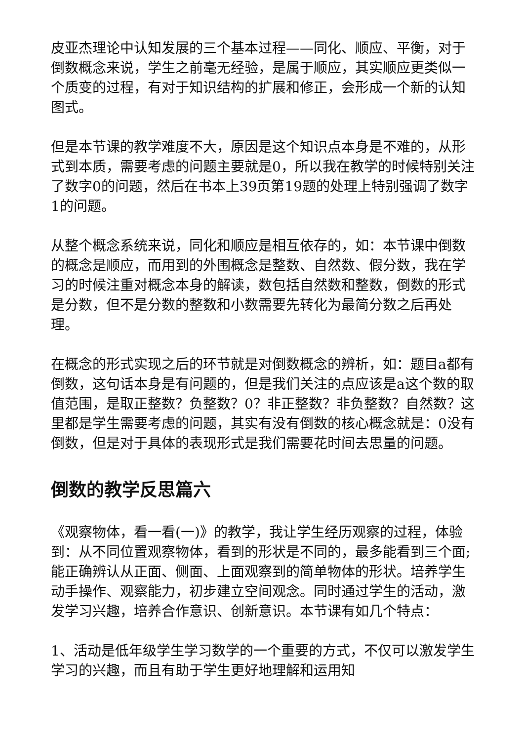皮亚杰理论中认知发展的三个基本过程——同化、顺应、平衡，对于倒数概念来说，学生之前毫无经验，是属于顺应，其实顺应更类似一个质变的过程，有对于知识结构的扩展和修正，会形成一个新的认知图式。
但是本节课的教学难度不大，原因是这个知识点本身是不难的，从形式到本质，需要考虑的问题主要就是0，所以我在教学的时候特别关注了数字0的问题，然后在书本上39页第19题的处理上特别强调了数字1的问题。
从整个概念系统来说，同化和顺应是相互依存的，如：本节课中倒数的概念是顺应，而用到的外围概念是整数、自然数、假分数，我在学习的时候注重对概念本身的解读，数包括自然数和整数，倒数的形式是分数，但不是分数的整数和小数需要先转化为最简分数之后再处理。
在概念的形式实现之后的环节就是对倒数概念的辨析，如：题目a都有倒数，这句话本身是有问题的，但是我们关注的点应该是a这个数的取值范围，是取正整数？负整数？0？非正整数？非负整数？自然数？这里都是学生需要考虑的问题，其实有没有倒数的核心概念就是：0没有倒数，但是对于具体的表现形式是我们需要花时间去思量的问题。
倒数的教学反思篇六
《观察物体，看一看(一)》的教学，我让学生经历观察的过程，体验到：从不同位置观察物体，看到的形状是不同的，最多能看到三个面;能正确辨认从正面、侧面、上面观察到的简单物体的形状。培养学生动手操作、观察能力，初步建立空间观念。同时通过学生的活动，激发学习兴趣，培养合作意识、创新意识。本节课有如几个特点：
1、活动是低年级学生学习数学的一个重要的方式，不仅可以激发学生学习的兴趣，而且有助于学生更好地理解和运用知